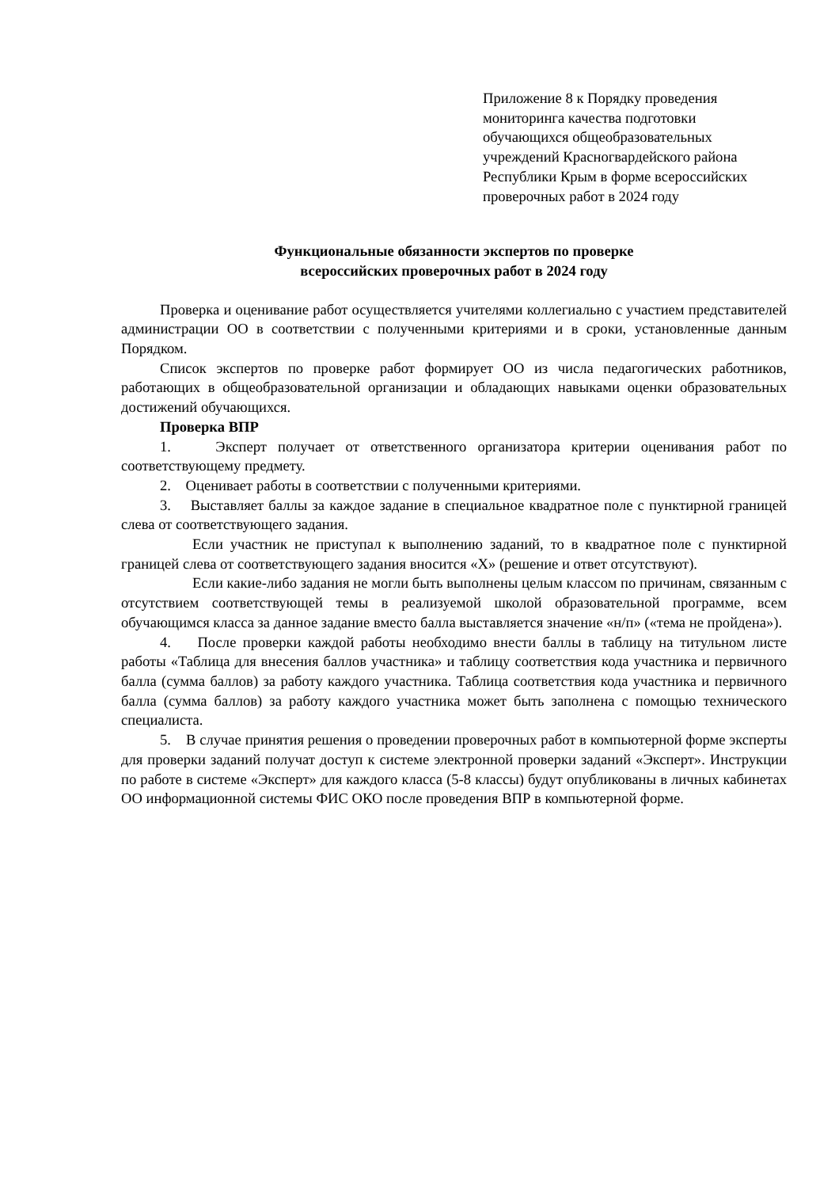Приложение 8 к Порядку проведения мониторинга качества подготовки обучающихся общеобразовательных учреждений Красногвардейского района Республики Крым в форме всероссийских проверочных работ в 2024 году
Функциональные обязанности экспертов по проверке
всероссийских проверочных работ в 2024 году
Проверка и оценивание работ осуществляется учителями коллегиально с участием представителей администрации ОО в соответствии с полученными критериями и в сроки, установленные данным Порядком.
Список экспертов по проверке работ формирует ОО из числа педагогических работников, работающих в общеобразовательной организации и обладающих навыками оценки образовательных достижений обучающихся.
Проверка ВПР
1. Эксперт получает от ответственного организатора критерии оценивания работ по соответствующему предмету.
2. Оценивает работы в соответствии с полученными критериями.
3. Выставляет баллы за каждое задание в специальное квадратное поле с пунктирной границей слева от соответствующего задания.
Если участник не приступал к выполнению заданий, то в квадратное поле с пунктирной границей слева от соответствующего задания вносится «X» (решение и ответ отсутствуют).
Если какие-либо задания не могли быть выполнены целым классом по причинам, связанным с отсутствием соответствующей темы в реализуемой школой образовательной программе, всем обучающимся класса за данное задание вместо балла выставляется значение «н/п» («тема не пройдена»).
4. После проверки каждой работы необходимо внести баллы в таблицу на титульном листе работы «Таблица для внесения баллов участника» и таблицу соответствия кода участника и первичного балла (сумма баллов) за работу каждого участника. Таблица соответствия кода участника и первичного балла (сумма баллов) за работу каждого участника может быть заполнена с помощью технического специалиста.
5. В случае принятия решения о проведении проверочных работ в компьютерной форме эксперты для проверки заданий получат доступ к системе электронной проверки заданий «Эксперт». Инструкции по работе в системе «Эксперт» для каждого класса (5-8 классы) будут опубликованы в личных кабинетах ОО информационной системы ФИС ОКО после проведения ВПР в компьютерной форме.